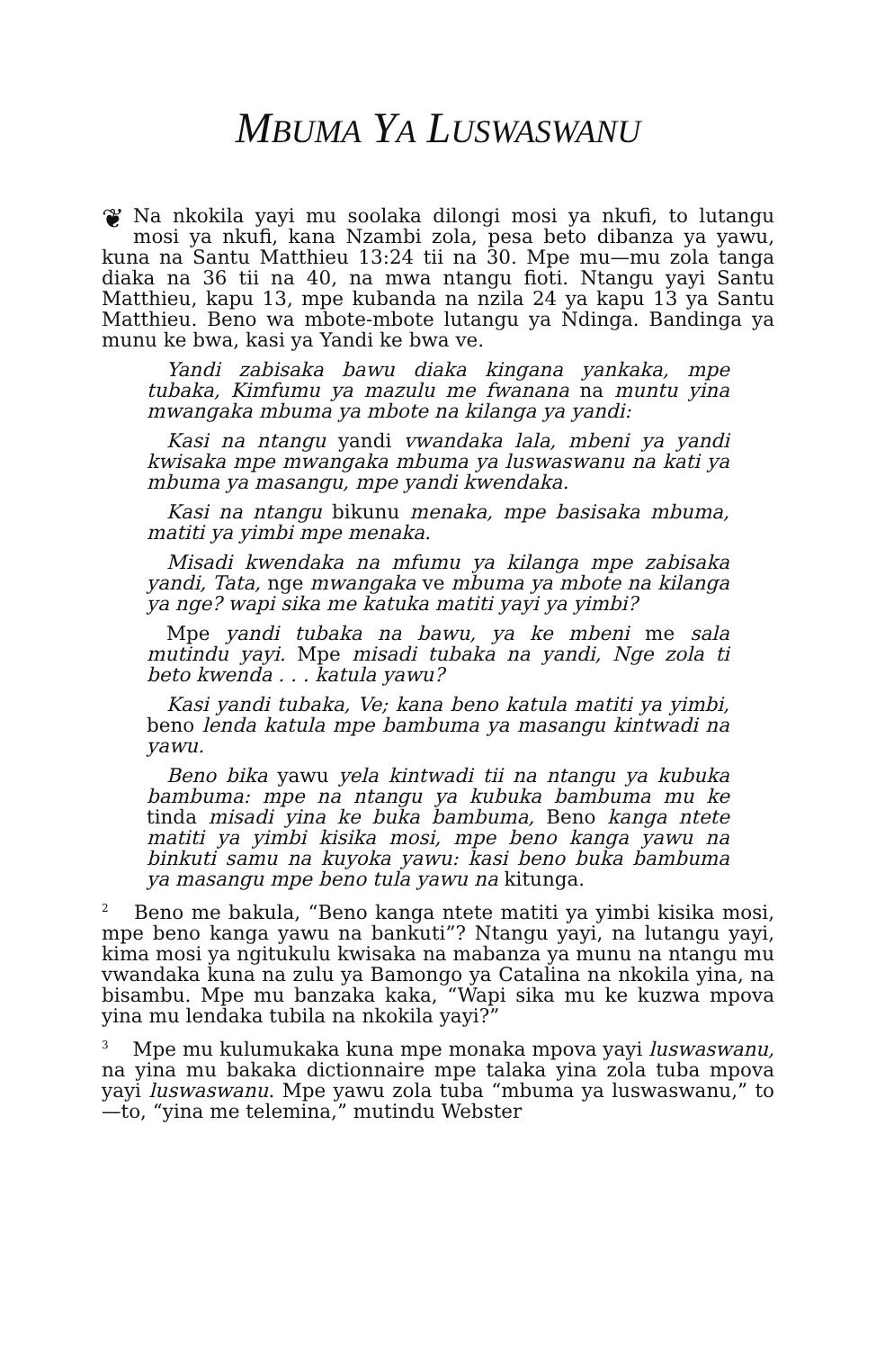MBUMA YA LUSWASWANU
❦ Na nkokila yayi mu soolaka dilongi mosi ya nkufi, to lutangu mosi ya nkufi, kana Nzambi zola, pesa beto dibanza ya yawu, kuna na Santu Matthieu 13:24 tii na 30. Mpe mu—mu zola tanga diaka na 36 tii na 40, na mwa ntangu fioti. Ntangu yayi Santu Matthieu, kapu 13, mpe kubanda na nzila 24 ya kapu 13 ya Santu Matthieu. Beno wa mbote-mbote lutangu ya Ndinga. Bandinga ya munu ke bwa, kasi ya Yandi ke bwa ve.
Yandi zabisaka bawu diaka kingana yankaka, mpe tubaka, Kimfumu ya mazulu me fwanana na muntu yina mwangaka mbuma ya mbote na kilanga ya yandi:
Kasi na ntangu yandi vwandaka lala, mbeni ya yandi kwisaka mpe mwangaka mbuma ya luswaswanu na kati ya mbuma ya masangu, mpe yandi kwendaka.
Kasi na ntangu bikunu menaka, mpe basisaka mbuma, matiti ya yimbi mpe menaka.
Misadi kwendaka na mfumu ya kilanga mpe zabisaka yandi, Tata, nge mwangaka ve mbuma ya mbote na kilanga ya nge? wapi sika me katuka matiti yayi ya yimbi?
Mpe yandi tubaka na bawu, ya ke mbeni me sala mutindu yayi. Mpe misadi tubaka na yandi, Nge zola ti beto kwenda . . . katula yawu?
Kasi yandi tubaka, Ve; kana beno katula matiti ya yimbi, beno lenda katula mpe bambuma ya masangu kintwadi na yawu.
Beno bika yawu yela kintwadi tii na ntangu ya kubuka bambuma: mpe na ntangu ya kubuka bambuma mu ke tinda misadi yina ke buka bambuma, Beno kanga ntete matiti ya yimbi kisika mosi, mpe beno kanga yawu na binkuti samu na kuyoka yawu: kasi beno buka bambuma ya masangu mpe beno tula yawu na kitunga.
<sup>2</sup> Beno me bakula, “Beno kanga ntete matiti ya yimbi kisika mosi, mpe beno kanga yawu na bankuti”? Ntangu yayi, na lutangu yayi, kima mosi ya ngitukulu kwisaka na mabanza ya munu na ntangu mu vwandaka kuna na zulu ya Bamongo ya Catalina na nkokila yina, na bisambu. Mpe mu banzaka kaka, “Wapi sika mu ke kuzwa mpova yina mu lendaka tubila na nkokila yayi?”
<sup>3</sup> Mpe mu kulumukaka kuna mpe monaka mpova yayi luswaswanu, na yina mu bakaka dictionnaire mpe talaka yina zola tuba mpova yayi luswaswanu. Mpe yawu zola tuba “mbuma ya luswaswanu,” to—to, “yina me telemina,” mutindu Webster